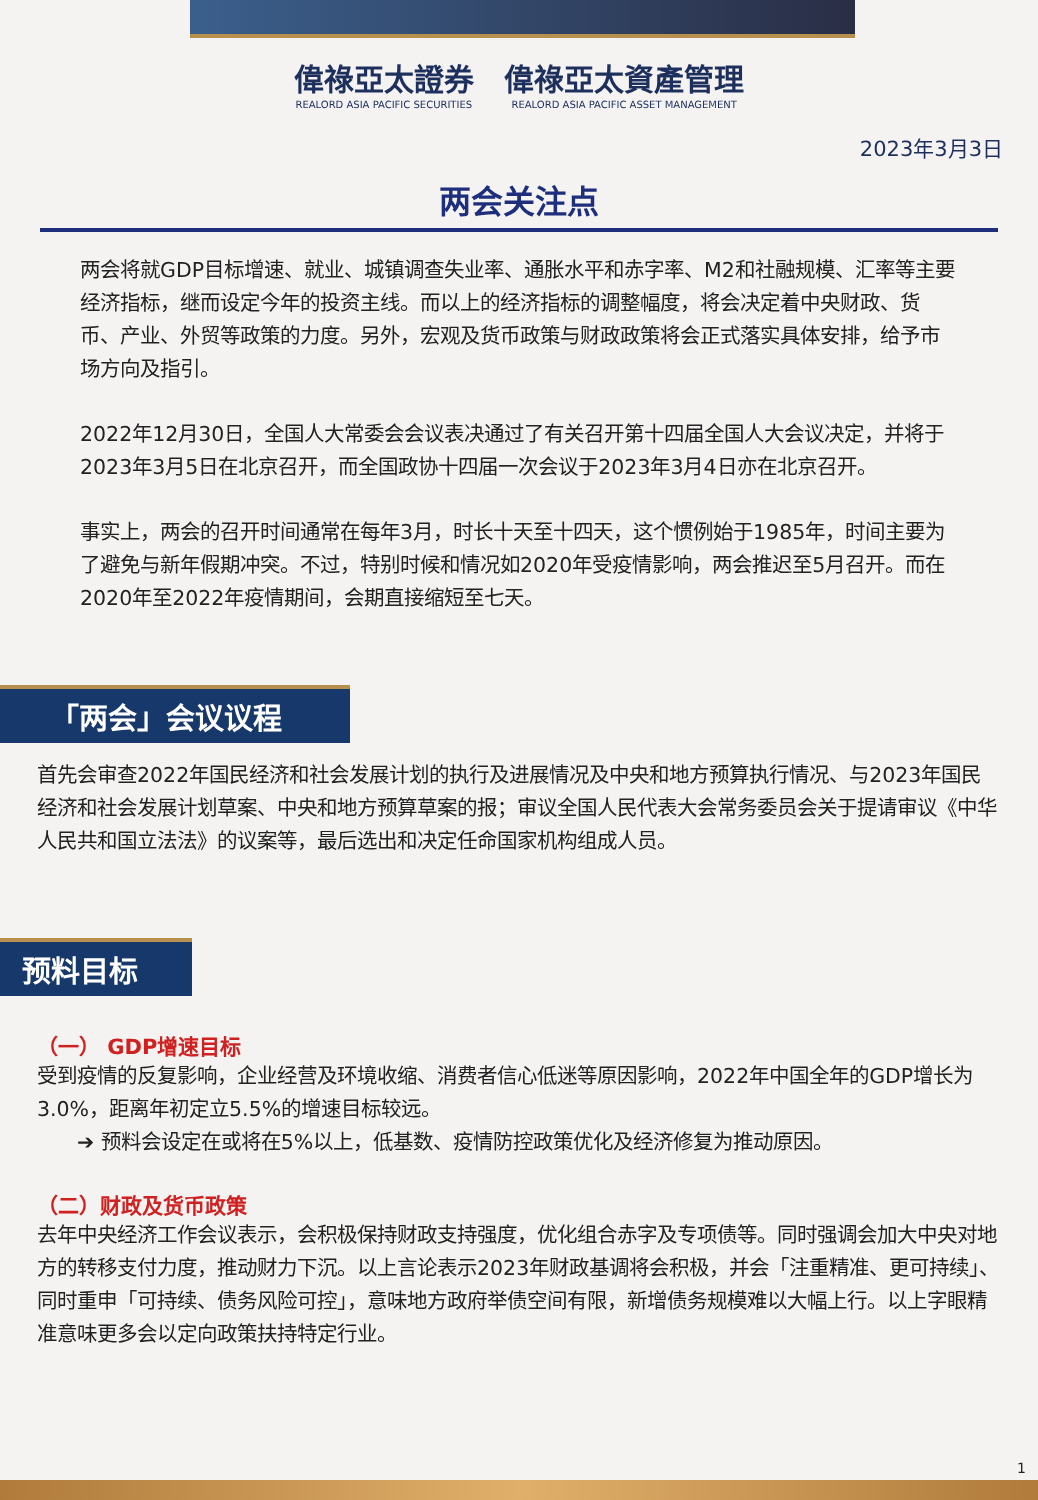偉祿亞太證券 REALORD ASIA PACIFIC SECURITIES 偉祿亞太資產管理 REALORD ASIA PACIFIC ASSET MANAGEMENT
2023年3月3日
两会关注点
两会将就GDP目标增速、就业、城镇调查失业率、通胀水平和赤字率、M2和社融规模、汇率等主要经济指标，继而设定今年的投资主线。而以上的经济指标的调整幅度，将会决定着中央财政、货币、产业、外贸等政策的力度。另外，宏观及货币政策与财政政策将会正式落实具体安排，给予市场方向及指引。
2022年12月30日，全国人大常委会会议表决通过了有关召开第十四届全国人大会议决定，并将于2023年3月5日在北京召开，而全国政协十四届一次会议于2023年3月4日亦在北京召开。
事实上，两会的召开时间通常在每年3月，时长十天至十四天，这个惯例始于1985年，时间主要为了避免与新年假期冲突。不过，特别时候和情况如2020年受疫情影响，两会推迟至5月召开。而在2020年至2022年疫情期间，会期直接缩短至七天。
「两会」会议议程
首先会审查2022年国民经济和社会发展计划的执行及进展情况及中央和地方预算执行情况、与2023年国民经济和社会发展计划草案、中央和地方预算草案的报；审议全国人民代表大会常务委员会关于提请审议《中华人民共和国立法法》的议案等，最后选出和决定任命国家机构组成人员。
预料目标
（一） GDP增速目标
受到疫情的反复影响，企业经营及环境收缩、消费者信心低迷等原因影响，2022年中国全年的GDP增长为3.0%，距离年初定立5.5%的增速目标较远。
➔ 预料会设定在或将在5%以上，低基数、疫情防控政策优化及经济修复为推动原因。
（二）财政及货币政策
去年中央经济工作会议表示，会积极保持财政支持强度，优化组合赤字及专项债等。同时强调会加大中央对地方的转移支付力度，推动财力下沉。以上言论表示2023年财政基调将会积极，并会「注重精准、更可持续」、同时重申「可持续、债务风险可控」，意味地方政府举债空间有限，新增债务规模难以大幅上行。以上字眼精准意味更多会以定向政策扶持特定行业。
1